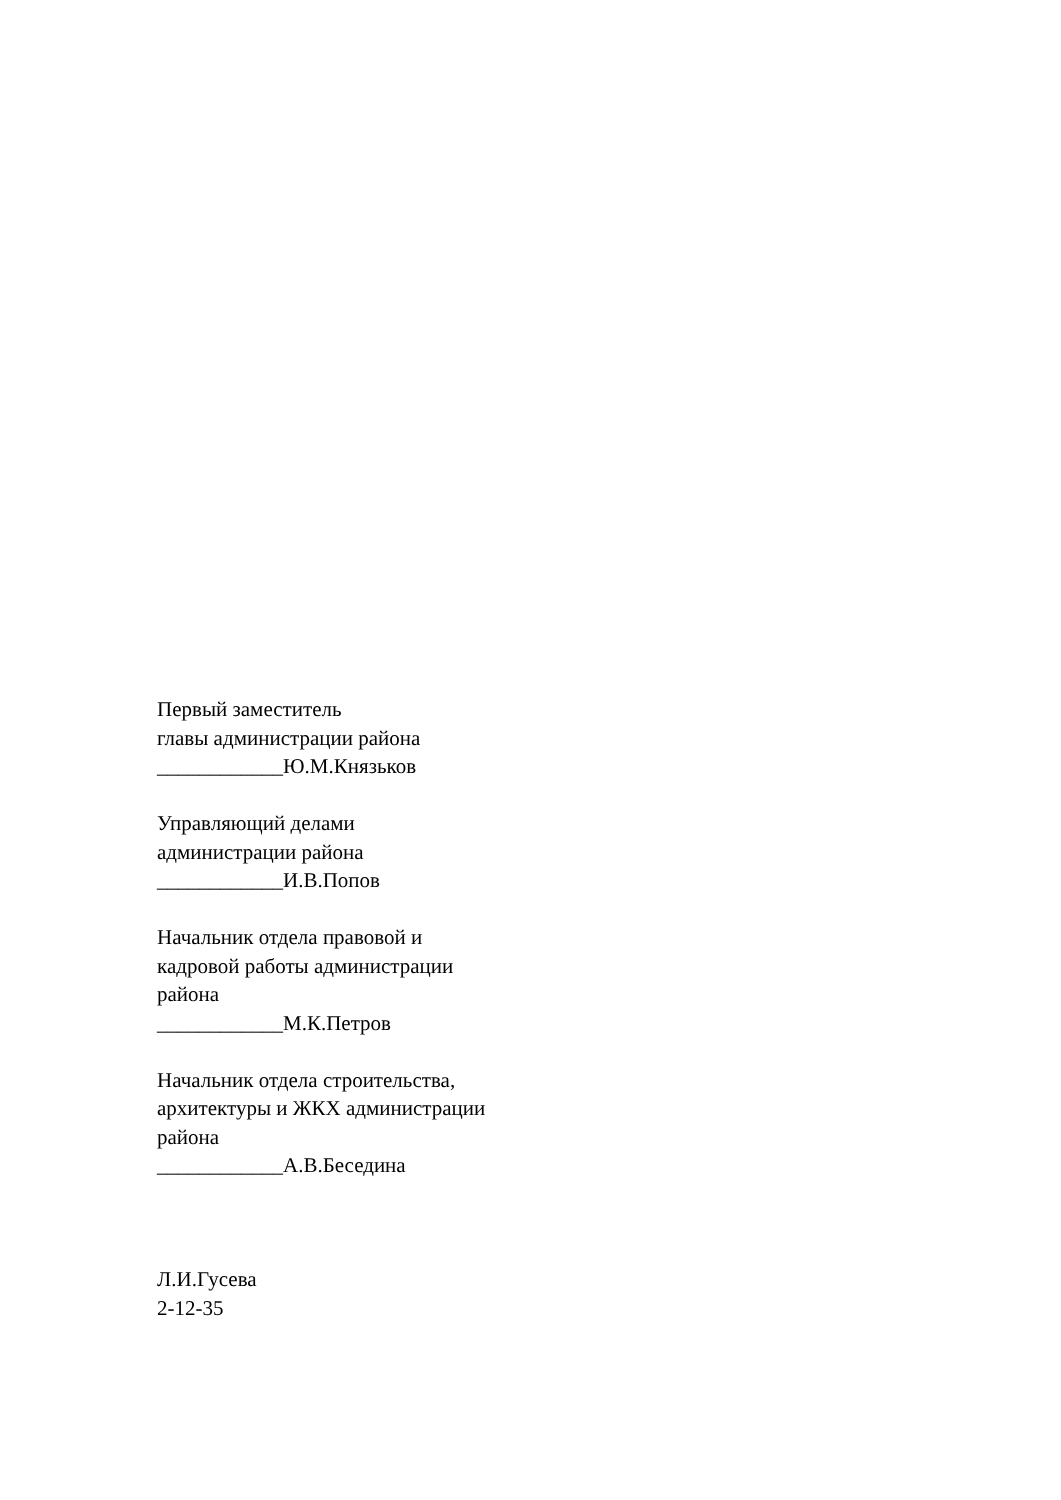Первый заместитель
главы администрации района
____________Ю.М.Князьков
Управляющий делами
администрации района
____________И.В.Попов
Начальник отдела правовой и
кадровой работы администрации
района
____________М.К.Петров
Начальник отдела строительства,
архитектуры и ЖКХ администрации
района
____________А.В.Беседина
Л.И.Гусева
2-12-35